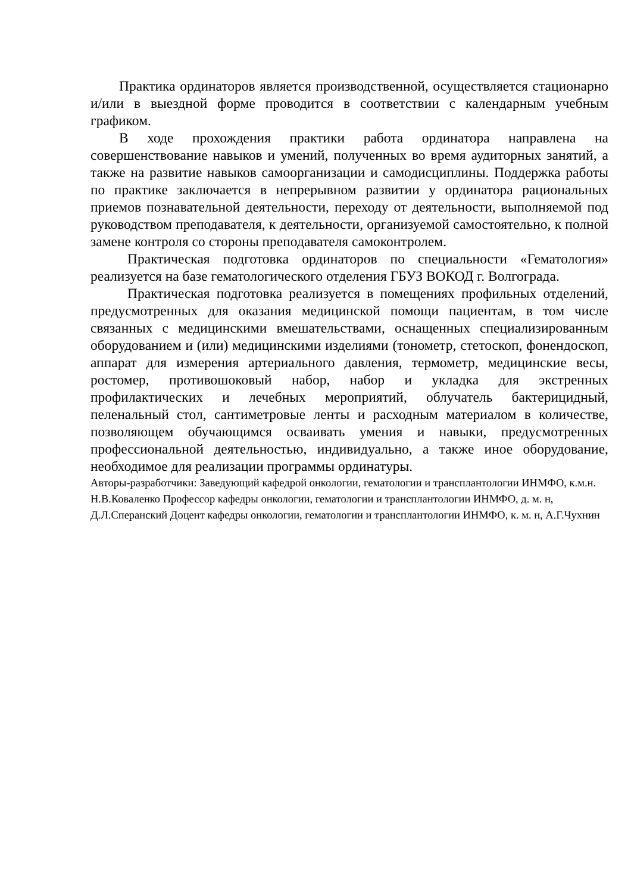Практика ординаторов является производственной, осуществляется стационарно и/или в выездной форме проводится в соответствии с календарным учебным графиком.
В ходе прохождения практики работа ординатора направлена на совершенствование навыков и умений, полученных во время аудиторных занятий, а также на развитие навыков самоорганизации и самодисциплины. Поддержка работы по практике заключается в непрерывном развитии у ординатора рациональных приемов познавательной деятельности, переходу от деятельности, выполняемой под руководством преподавателя, к деятельности, организуемой самостоятельно, к полной замене контроля со стороны преподавателя самоконтролем.
Практическая подготовка ординаторов по специальности «Гематология» реализуется на базе гематологического отделения ГБУЗ ВОКОД г. Волгограда.
Практическая подготовка реализуется в помещениях профильных отделений, предусмотренных для оказания медицинской помощи пациентам, в том числе связанных с медицинскими вмешательствами, оснащенных специализированным оборудованием и (или) медицинскими изделиями (тонометр, стетоскоп, фонендоскоп, аппарат для измерения артериального давления, термометр, медицинские весы, ростомер, противошоковый набор, набор и укладка для экстренных профилактических и лечебных мероприятий, облучатель бактерицидный, пеленальный стол, сантиметровые ленты и расходным материалом в количестве, позволяющем обучающимся осваивать умения и навыки, предусмотренных профессиональной деятельностью, индивидуально, а также иное оборудование, необходимое для реализации программы ординатуры.
Авторы-разработчики: Заведующий кафедрой онкологии, гематологии и трансплантологии ИНМФО, к.м.н. Н.В.Коваленко Профессор кафедры онкологии, гематологии и трансплантологии ИНМФО, д. м. н, Д.Л.Сперанский Доцент кафедры онкологии, гематологии и трансплантологии ИНМФО, к. м. н, А.Г.Чухнин